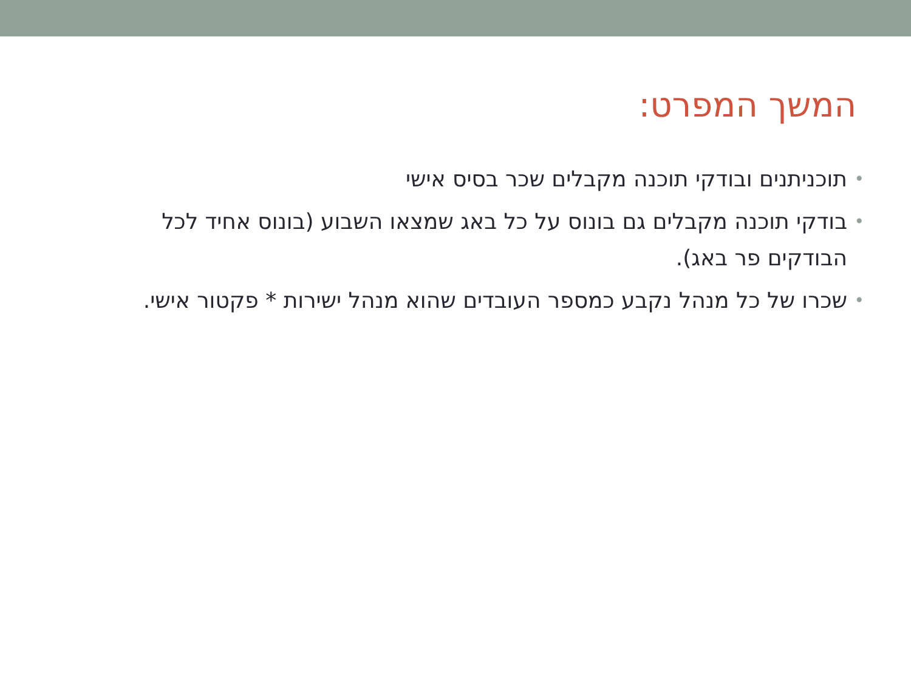המשך המפרט:
• תוכניתנים ובודקי תוכנה מקבלים שכר בסיס אישי
• בודקי תוכנה מקבלים גם בונוס על כל באג שמצאו השבוע (בונוס אחיד לכל הבודקים פר באג).
• שכרו של כל מנהל נקבע כמספר העובדים שהוא מנהל ישירות * פקטור אישי.